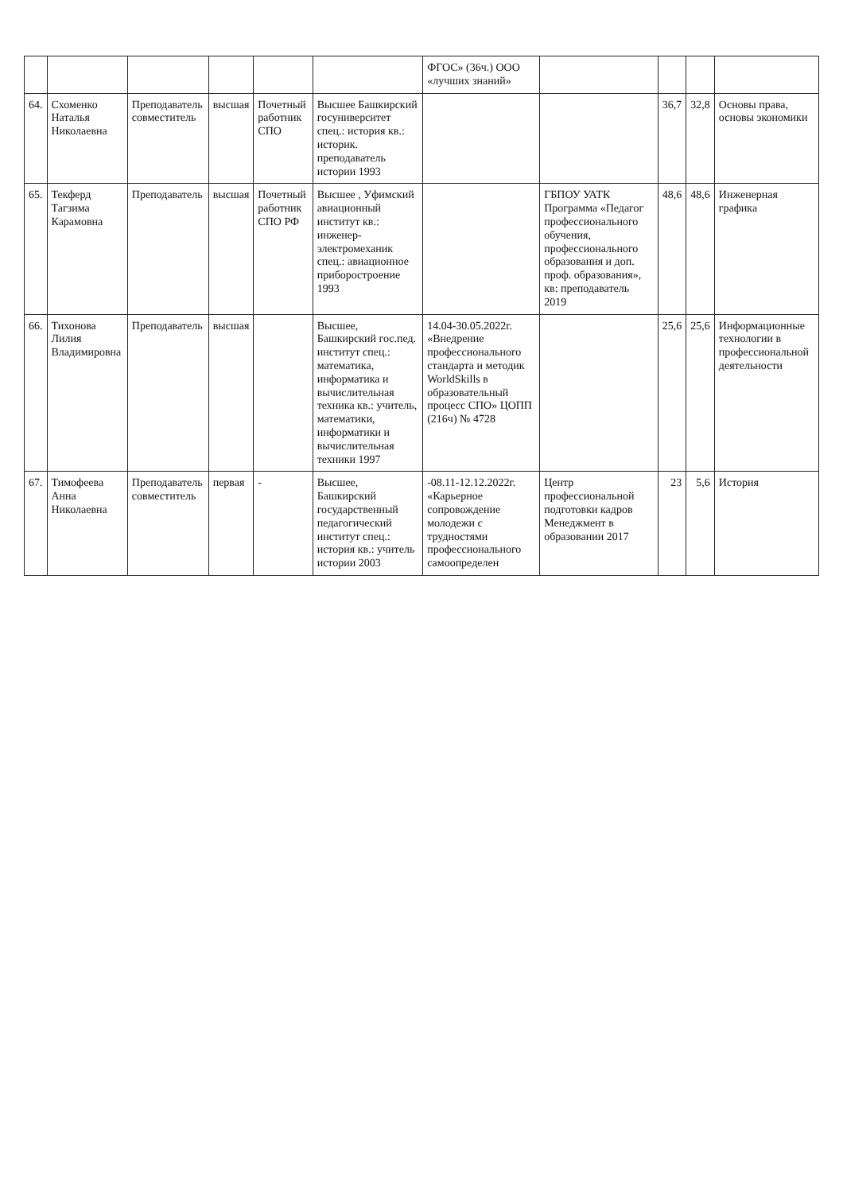| | | | | | | ФГОС» (36ч.) ООО «лучших знаний» | | | | |
| 64. | Схоменко Наталья Николаевна | Преподаватель совместитель | высшая | Почетный работник СПО | Высшее Башкирский госуниверситет спец.: история кв.: историк. преподаватель истории 1993 | | | 36,7 | 32,8 | Основы права, основы экономики |
| 65. | Текферд Тагзима Карамовна | Преподаватель | высшая | Почетный работник СПО РФ | Высшее , Уфимский авиационный институт кв.: инженер-электромеханик спец.: авиационное приборостроение 1993 | | ГБПОУ УАТК Программа «Педагог профессионального обучения, профессионального образования и доп. проф. образования», кв: преподаватель 2019 | 48,6 | 48,6 | Инженерная графика |
| 66. | Тихонова Лилия Владимировна | Преподаватель | высшая | | Высшее, Башкирский гос.пед. институт спец.: математика, информатика и вычислительная техника кв.: учитель, математики, информатики и вычислительная техники 1997 | 14.04-30.05.2022г. «Внедрение профессионального стандарта и методик WorldSkills в образовательный процесс СПО» ЦОПП (216ч) № 4728 | | 25,6 | 25,6 | Информационные технологии в профессиональной деятельности |
| 67. | Тимофеева Анна Николаевна | Преподаватель совместитель | первая | - | Высшее, Башкирский государственный педагогический институт спец.: история кв.: учитель истории 2003 | -08.11-12.12.2022г. «Карьерное сопровождение молодежи с трудностями профессионального самоопределен | Центр профессиональной подготовки кадров Менеджмент в образовании 2017 | 23 | 5,6 | История |